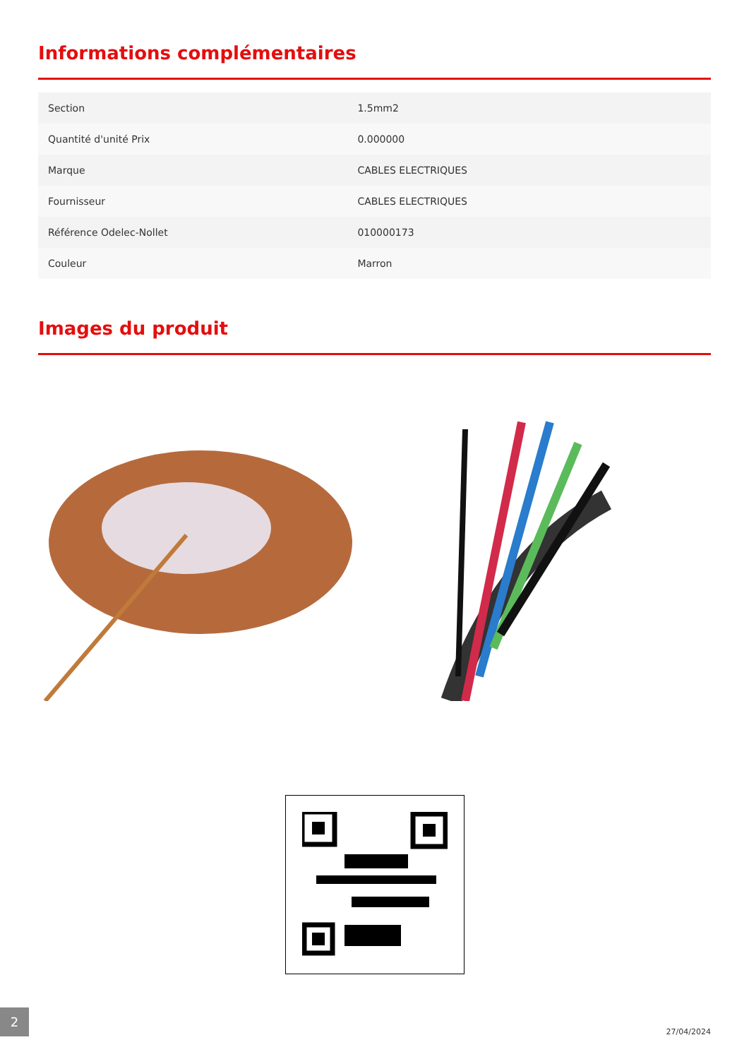Informations complémentaires
| Section | 1.5mm2 |
| Quantité d'unité Prix | 0.000000 |
| Marque | CABLES ELECTRIQUES |
| Fournisseur | CABLES ELECTRIQUES |
| Référence Odelec-Nollet | 010000173 |
| Couleur | Marron |
Images du produit
2
27/04/2024